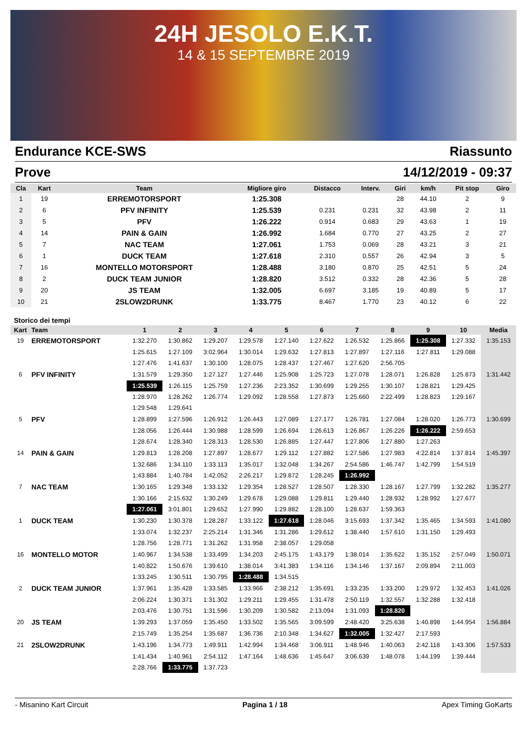24H JESOLO E.K.T.
14 & 15 SEPTEMBRE 2019
Endurance KCE-SWS Riassunto
Prove 14/12/2019 - 09:37
| Cla | Kart | Team | Migliore giro | Distacco | Interv. | Giri | km/h | Pit stop | Giro |
| --- | --- | --- | --- | --- | --- | --- | --- | --- | --- |
| 1 | 19 | ERREMOTORSPORT | 1:25.308 | | | 28 | 44.10 | 2 | 9 |
| 2 | 6 | PFV INFINITY | 1:25.539 | 0.231 | 0.231 | 32 | 43.98 | 2 | 11 |
| 3 | 5 | PFV | 1:26.222 | 0.914 | 0.683 | 29 | 43.63 | 1 | 19 |
| 4 | 14 | PAIN & GAIN | 1:26.992 | 1.684 | 0.770 | 27 | 43.25 | 2 | 27 |
| 5 | 7 | NAC TEAM | 1:27.061 | 1.753 | 0.069 | 28 | 43.21 | 3 | 21 |
| 6 | 1 | DUCK TEAM | 1:27.618 | 2.310 | 0.557 | 26 | 42.94 | 3 | 5 |
| 7 | 16 | MONTELLO MOTORSPORT | 1:28.488 | 3.180 | 0.870 | 25 | 42.51 | 5 | 24 |
| 8 | 2 | DUCK TEAM JUNIOR | 1:28.820 | 3.512 | 0.332 | 28 | 42.36 | 5 | 28 |
| 9 | 20 | JS TEAM | 1:32.005 | 6.697 | 3.185 | 19 | 40.89 | 5 | 17 |
| 10 | 21 | 2SLOW2DRUNK | 1:33.775 | 8.467 | 1.770 | 23 | 40.12 | 6 | 22 |
Storico dei tempi
| Kart | Team | 1 | 2 | 3 | 4 | 5 | 6 | 7 | 8 | 9 | 10 | Media |
| --- | --- | --- | --- | --- | --- | --- | --- | --- | --- | --- | --- | --- |
| 19 | ERREMOTORSPORT | 1:32.270 | 1:30.862 | 1:29.207 | 1:29.578 | 1:27.140 | 1:27.622 | 1:26.532 | 1:25.866 | 1:25.308 | 1:27.332 | 1:35.153 |
| | | 1:25.615 | 1:27.109 | 3:02.964 | 1:30.014 | 1:29.632 | 1:27.813 | 1:27.897 | 1:27.116 | 1:27.811 | 1:29.088 | |
| | | 1:27.476 | 1:41.637 | 1:30.100 | 1:28.075 | 1:28.437 | 1:27.467 | 1:27.620 | 2:56.705 | | | |
| 6 | PFV INFINITY | 1:31.579 | 1:29.350 | 1:27.127 | 1:27.446 | 1:25.908 | 1:25.723 | 1:27.078 | 1:28.071 | 1:26.828 | 1:25.873 | 1:31.442 |
| | | 1:25.539 | 1:26.115 | 1:25.759 | 1:27.236 | 2:23.352 | 1:30.699 | 1:29.255 | 1:30.107 | 1:28.821 | 1:29.425 | |
| | | 1:28.970 | 1:28.262 | 1:26.774 | 1:29.092 | 1:28.558 | 1:27.873 | 1:25.660 | 2:22.499 | 1:28.823 | 1:29.167 | |
| | | 1:29.548 | 1:29.641 | | | | | | | | | |
| 5 | PFV | 1:28.899 | 1:27.596 | 1:26.912 | 1:26.443 | 1:27.089 | 1:27.177 | 1:26.781 | 1:27.084 | 1:28.020 | 1:26.773 | 1:30.699 |
| | | 1:28.056 | 1:26.444 | 1:30.988 | 1:28.599 | 1:26.694 | 1:26.613 | 1:26.867 | 1:26.226 | 1:26.222 | 2:59.653 | |
| | | 1:28.674 | 1:28.340 | 1:28.313 | 1:28.530 | 1:26.885 | 1:27.447 | 1:27.806 | 1:27.880 | 1:27.263 | | |
| 14 | PAIN & GAIN | 1:29.813 | 1:28.208 | 1:27.897 | 1:28.677 | 1:29.112 | 1:27.882 | 1:27.586 | 1:27.983 | 4:22.814 | 1:37.814 | 1:45.397 |
| | | 1:32.686 | 1:34.110 | 1:33.113 | 1:35.017 | 1:32.048 | 1:34.267 | 2:54.586 | 1:46.747 | 1:42.799 | 1:54.519 | |
| | | 1:43.884 | 1:40.784 | 1:42.052 | 2:26.217 | 1:29.872 | 1:28.245 | 1:26.992 | | | | |
| 7 | NAC TEAM | 1:30.165 | 1:29.348 | 1:33.132 | 1:29.354 | 1:28.527 | 1:28.507 | 1:28.330 | 1:28.167 | 1:27.799 | 1:32.282 | 1:35.277 |
| | | 1:30.166 | 2:15.632 | 1:30.249 | 1:29.678 | 1:29.088 | 1:29.811 | 1:29.440 | 1:28.932 | 1:28.992 | 1:27.677 | |
| | | 1:27.061 | 3:01.801 | 1:29.652 | 1:27.990 | 1:29.882 | 1:28.100 | 1:28.637 | 1:59.363 | | | |
| 1 | DUCK TEAM | 1:30.230 | 1:30.378 | 1:28.287 | 1:33.122 | 1:27.618 | 1:28.046 | 3:15.693 | 1:37.342 | 1:35.465 | 1:34.593 | 1:41.080 |
| | | 1:33.074 | 1:32.237 | 2:25.214 | 1:31.346 | 1:31.286 | 1:29.612 | 1:38.440 | 1:57.610 | 1:31.150 | 1:29.493 | |
| | | 1:28.756 | 1:28.771 | 1:31.262 | 1:31.958 | 2:38.057 | 1:29.058 | | | | | |
| 16 | MONTELLO MOTOR | 1:40.967 | 1:34.538 | 1:33.499 | 1:34.203 | 2:45.175 | 1:43.179 | 1:38.014 | 1:35.622 | 1:35.152 | 2:57.049 | 1:50.071 |
| | | 1:40.822 | 1:50.676 | 1:39.610 | 1:38.014 | 3:41.383 | 1:34.116 | 1:34.146 | 1:37.167 | 2:09.894 | 2:11.003 | |
| | | 1:33.245 | 1:30.511 | 1:30.795 | 1:28.488 | 1:34.515 | | | | | | |
| 2 | DUCK TEAM JUNIOR | 1:37.961 | 1:35.428 | 1:33.585 | 1:33.966 | 2:38.212 | 1:35.691 | 1:33.235 | 1:33.200 | 1:29.972 | 1:32.453 | 1:41.026 |
| | | 2:06.224 | 1:30.371 | 1:31.302 | 1:29.211 | 1:29.455 | 1:31.478 | 2:50.119 | 1:32.557 | 1:32.288 | 1:32.418 | |
| | | 2:03.476 | 1:30.751 | 1:31.596 | 1:30.209 | 1:30.582 | 2:13.094 | 1:31.093 | 1:28.820 | | | |
| 20 | JS TEAM | 1:39.293 | 1:37.059 | 1:35.450 | 1:33.502 | 1:35.565 | 3:09.599 | 2:48.420 | 3:25.638 | 1:40.898 | 1:44.954 | 1:56.884 |
| | | 2:15.749 | 1:35.254 | 1:35.687 | 1:36.736 | 2:10.348 | 1:34.627 | 1:32.005 | 1:32.427 | 2:17.593 | | |
| 21 | 2SLOW2DRUNK | 1:43.196 | 1:34.773 | 1:49.911 | 1:42.994 | 1:34.468 | 3:06.911 | 1:48.946 | 1:40.063 | 2:42.118 | 1:43.306 | 1:57.533 |
| | | 1:41.434 | 1:40.961 | 2:54.112 | 1:47.164 | 1:48.636 | 1:45.647 | 3:06.639 | 1:48.078 | 1:44.199 | 1:39.444 | |
| | | 2:28.766 | 1:33.775 | 1:37.723 | | | | | | | | |
- Misanino Kart Circuit Pagina 1 / 18 Apex Timing GoKarts